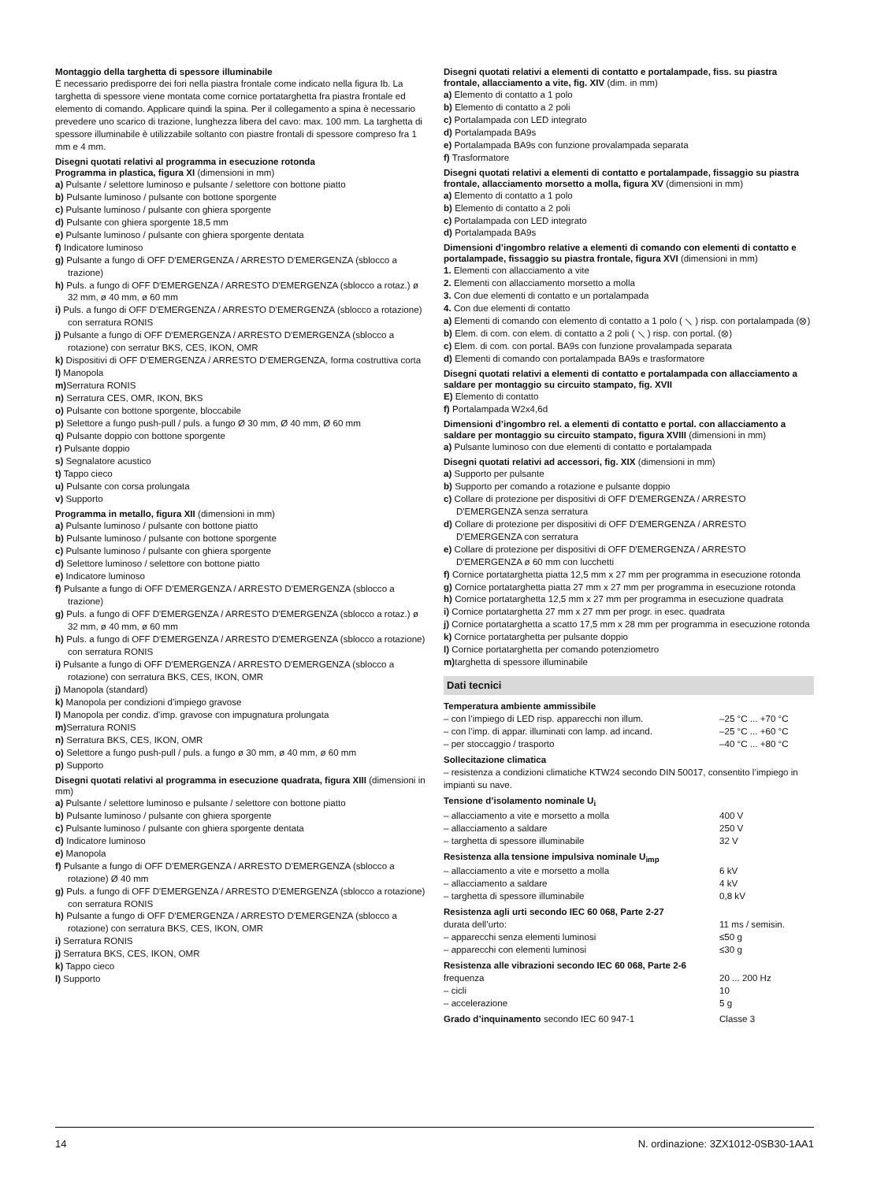Montaggio della targhetta di spessore illuminabile
È necessario predisporre dei fori nella piastra frontale come indicato nella figura Ib. La targhetta di spessore viene montata come cornice portatarghetta fra piastra frontale ed elemento di comando. Applicare quindi la spina. Per il collegamento a spina è necessario prevedere uno scarico di trazione, lunghezza libera del cavo: max. 100 mm. La targhetta di spessore illuminabile è utilizzabile soltanto con piastre frontali di spessore compreso fra 1 mm e 4 mm.
Disegni quotati relativi al programma in esecuzione rotonda
Programma in plastica, figura XI (dimensioni in mm)
a) Pulsante / selettore luminoso e pulsante / selettore con bottone piatto
b) Pulsante luminoso / pulsante con bottone sporgente
c) Pulsante luminoso / pulsante con ghiera sporgente
d) Pulsante con ghiera sporgente 18,5 mm
e) Pulsante luminoso / pulsante con ghiera sporgente dentata
f) Indicatore luminoso
g) Pulsante a fungo di OFF D'EMERGENZA / ARRESTO D'EMERGENZA (sblocco a trazione)
h) Puls. a fungo di OFF D'EMERGENZA / ARRESTO D'EMERGENZA (sblocco a rotaz.) ø 32 mm, ø 40 mm, ø 60 mm
i) Puls. a fungo di OFF D'EMERGENZA / ARRESTO D'EMERGENZA (sblocco a rotazione) con serratura RONIS
j) Pulsante a fungo di OFF D'EMERGENZA / ARRESTO D'EMERGENZA (sblocco a rotazione) con serratur BKS, CES, IKON, OMR
k) Dispositivi di OFF D'EMERGENZA / ARRESTO D'EMERGENZA, forma costruttiva corta
l) Manopola
m) Serratura RONIS
n) Serratura CES, OMR, IKON, BKS
o) Pulsante con bottone sporgente, bloccabile
p) Selettore a fungo push-pull / puls. a fungo Ø 30 mm, Ø 40 mm, Ø 60 mm
q) Pulsante doppio con bottone sporgente
r) Pulsante doppio
s) Segnalatore acustico
t) Tappo cieco
u) Pulsante con corsa prolungata
v) Supporto
Programma in metallo, figura XII (dimensioni in mm)
a) Pulsante luminoso / pulsante con bottone piatto
b) Pulsante luminoso / pulsante con bottone sporgente
c) Pulsante luminoso / pulsante con ghiera sporgente
d) Selettore luminoso / selettore con bottone piatto
e) Indicatore luminoso
f) Pulsante a fungo di OFF D'EMERGENZA / ARRESTO D'EMERGENZA (sblocco a trazione)
g) Puls. a fungo di OFF D'EMERGENZA / ARRESTO D'EMERGENZA (sblocco a rotaz.) ø 32 mm, ø 40 mm, ø 60 mm
h) Puls. a fungo di OFF D'EMERGENZA / ARRESTO D'EMERGENZA (sblocco a rotazione) con serratura RONIS
i) Pulsante a fungo di OFF D'EMERGENZA / ARRESTO D'EMERGENZA (sblocco a rotazione) con serratura BKS, CES, IKON, OMR
j) Manopola (standard)
k) Manopola per condizioni d’impiego gravose
l) Manopola per condiz. d’imp. gravose con impugnatura prolungata
m) Serratura RONIS
n) Serratura BKS, CES, IKON, OMR
o) Selettore a fungo push-pull / puls. a fungo ø 30 mm, ø 40 mm, ø 60 mm
p) Supporto
Disegni quotati relativi al programma in esecuzione quadrata, figura XIII (dimensioni in mm)
a) Pulsante / selettore luminoso e pulsante / selettore con bottone piatto
b) Pulsante luminoso / pulsante con ghiera sporgente
c) Pulsante luminoso / pulsante con ghiera sporgente dentata
d) Indicatore luminoso
e) Manopola
f) Pulsante a fungo di OFF D'EMERGENZA / ARRESTO D'EMERGENZA (sblocco a rotazione) Ø 40 mm
g) Puls. a fungo di OFF D'EMERGENZA / ARRESTO D'EMERGENZA (sblocco a rotazione) con serratura RONIS
h) Pulsante a fungo di OFF D'EMERGENZA / ARRESTO D'EMERGENZA (sblocco a rotazione) con serratura BKS, CES, IKON, OMR
i) Serratura RONIS
j) Serratura BKS, CES, IKON, OMR
k) Tappo cieco
l) Supporto
Disegni quotati relativi a elementi di contatto e portalampade, fiss. su piastra frontale, allacciamento a vite, fig. XIV (dim. in mm)
a) Elemento di contatto a 1 polo
b) Elemento di contatto a 2 poli
c) Portalampada con LED integrato
d) Portalampada BA9s
e) Portalampada BA9s con funzione provalampada separata
f) Trasformatore
Disegni quotati relativi a elementi di contatto e portalampade, fissaggio su piastra frontale, allacciamento morsetto a molla, figura XV (dimensioni in mm)
a) Elemento di contatto a 1 polo
b) Elemento di contatto a 2 poli
c) Portalampada con LED integrato
d) Portalampada BA9s
Dimensioni d’ingombro relative a elementi di comando con elementi di contatto e portalampade, fissaggio su piastra frontale, figura XVI (dimensioni in mm)
1. Elementi con allacciamento a vite
2. Elementi con allacciamento morsetto a molla
3. Con due elementi di contatto e un portalampada
4. Con due elementi di contatto
a) Elementi di comando con elemento di contatto a 1 polo ( ⟍ ) risp. con portalampada (⊗)
b) Elem. di com. con elem. di contatto a 2 poli ( ⟍ ) risp. con portal. (⊗)
c) Elem. di com. con portal. BA9s con funzione provalampada separata
d) Elementi di comando con portalampada BA9s e trasformatore
Disegni quotati relativi a elementi di contatto e portalampada con allacciamento a saldare per montaggio su circuito stampato, fig. XVII
E) Elemento di contatto
f) Portalampada W2x4,6d
Dimensioni d’ingombro rel. a elementi di contatto e portal. con allacciamento a saldare per montaggio su circuito stampato, figura XVIII (dimensioni in mm)
a) Pulsante luminoso con due elementi di contatto e portalampada
Disegni quotati relativi ad accessori, fig. XIX (dimensioni in mm)
a) Supporto per pulsante
b) Supporto per comando a rotazione e pulsante doppio
c) Collare di protezione per dispositivi di OFF D'EMERGENZA / ARRESTO D'EMERGENZA senza serratura
d) Collare di protezione per dispositivi di OFF D'EMERGENZA / ARRESTO D'EMERGENZA con serratura
e) Collare di protezione per dispositivi di OFF D'EMERGENZA / ARRESTO D'EMERGENZA ø 60 mm con lucchetti
f) Cornice portatarghetta piatta 12,5 mm x 27 mm per programma in esecuzione rotonda
g) Cornice portatarghetta piatta 27 mm x 27 mm per programma in esecuzione rotonda
h) Cornice portatarghetta 12,5 mm x 27 mm per programma in esecuzione quadrata
i) Cornice portatarghetta 27 mm x 27 mm per progr. in esec. quadrata
j) Cornice portatarghetta a scatto 17,5 mm x 28 mm per programma in esecuzione rotonda
k) Cornice portatarghetta per pulsante doppio
l) Cornice portatarghetta per comando potenziometro
m) targhetta di spessore illuminabile
Dati tecnici
| Temperatura ambiente ammissibile | |
| – con l’impiego di LED risp. apparecchi non illum. | –25 °C ... +70 °C |
| – con l’imp. di appar. illuminati con lamp. ad incand. | –25 °C ... +60 °C |
| – per stoccaggio / trasporto | –40 °C ... +80 °C |
| Sollecitazione climatica | |
| – resistenza a condizioni climatiche KTW24 secondo DIN 50017, consentito l’impiego in impianti su nave. | |
| Tensione d’isolamento nominale U<sub>i</sub> | |
| – allacciamento a vite e morsetto a molla | 400 V |
| – allacciamento a saldare | 250 V |
| – targhetta di spessore illuminabile | 32 V |
| Resistenza alla tensione impulsiva nominale U<sub>imp</sub> | |
| – allacciamento a vite e morsetto a molla | 6 kV |
| – allacciamento a saldare | 4 kV |
| – targhetta di spessore illuminabile | 0,8 kV |
| Resistenza agli urti secondo IEC 60 068, Parte 2-27 | |
| durata dell’urto: | 11 ms / semisin. |
| – apparecchi senza elementi luminosi | ≤50 g |
| – apparecchi con elementi luminosi | ≤30 g |
| Resistenza alle vibrazioni secondo IEC 60 068, Parte 2-6 | |
| frequenza | 20 ... 200 Hz |
| – cicli | 10 |
| – accelerazione | 5 g |
| Grado d’inquinamento secondo IEC 60 947-1 | Classe 3 |
14 N. ordinazione: 3ZX1012-0SB30-1AA1